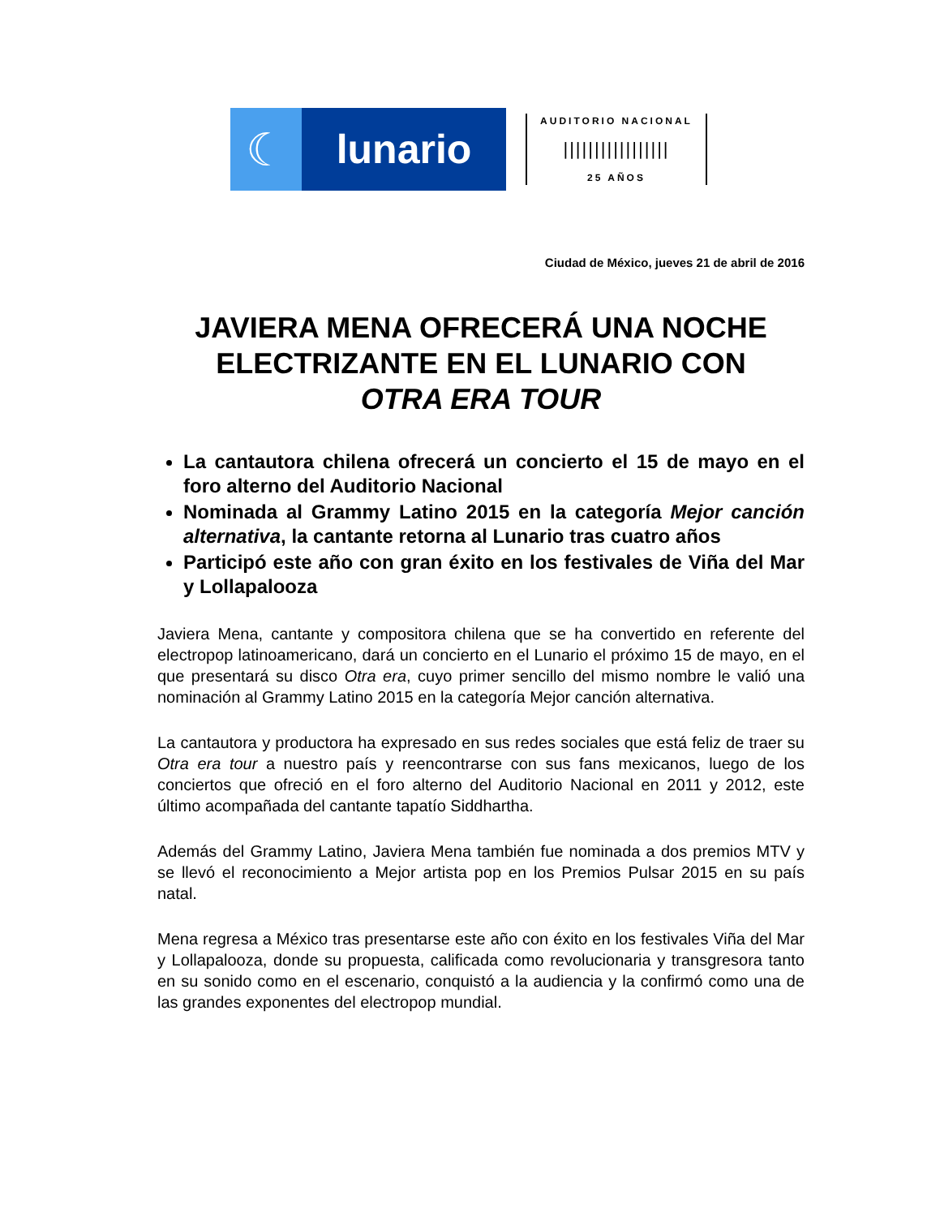☾ lunario
AUDITORIO NACIONAL
|||||||||||||||||
25 AÑOS
Ciudad de México, jueves 21 de abril de 2016
JAVIERA MENA OFRECERÁ UNA NOCHE ELECTRIZANTE EN EL LUNARIO CON
OTRA ERA TOUR
La cantautora chilena ofrecerá un concierto el 15 de mayo en el foro alterno del Auditorio Nacional
Nominada al Grammy Latino 2015 en la categoría Mejor canción alternativa, la cantante retorna al Lunario tras cuatro años
Participó este año con gran éxito en los festivales de Viña del Mar y Lollapalooza
Javiera Mena, cantante y compositora chilena que se ha convertido en referente del electropop latinoamericano, dará un concierto en el Lunario el próximo 15 de mayo, en el que presentará su disco Otra era, cuyo primer sencillo del mismo nombre le valió una nominación al Grammy Latino 2015 en la categoría Mejor canción alternativa.
La cantautora y productora ha expresado en sus redes sociales que está feliz de traer su Otra era tour a nuestro país y reencontrarse con sus fans mexicanos, luego de los conciertos que ofreció en el foro alterno del Auditorio Nacional en 2011 y 2012, este último acompañada del cantante tapatío Siddhartha.
Además del Grammy Latino, Javiera Mena también fue nominada a dos premios MTV y se llevó el reconocimiento a Mejor artista pop en los Premios Pulsar 2015 en su país natal.
Mena regresa a México tras presentarse este año con éxito en los festivales Viña del Mar y Lollapalooza, donde su propuesta, calificada como revolucionaria y transgresora tanto en su sonido como en el escenario, conquistó a la audiencia y la confirmó como una de las grandes exponentes del electropop mundial.